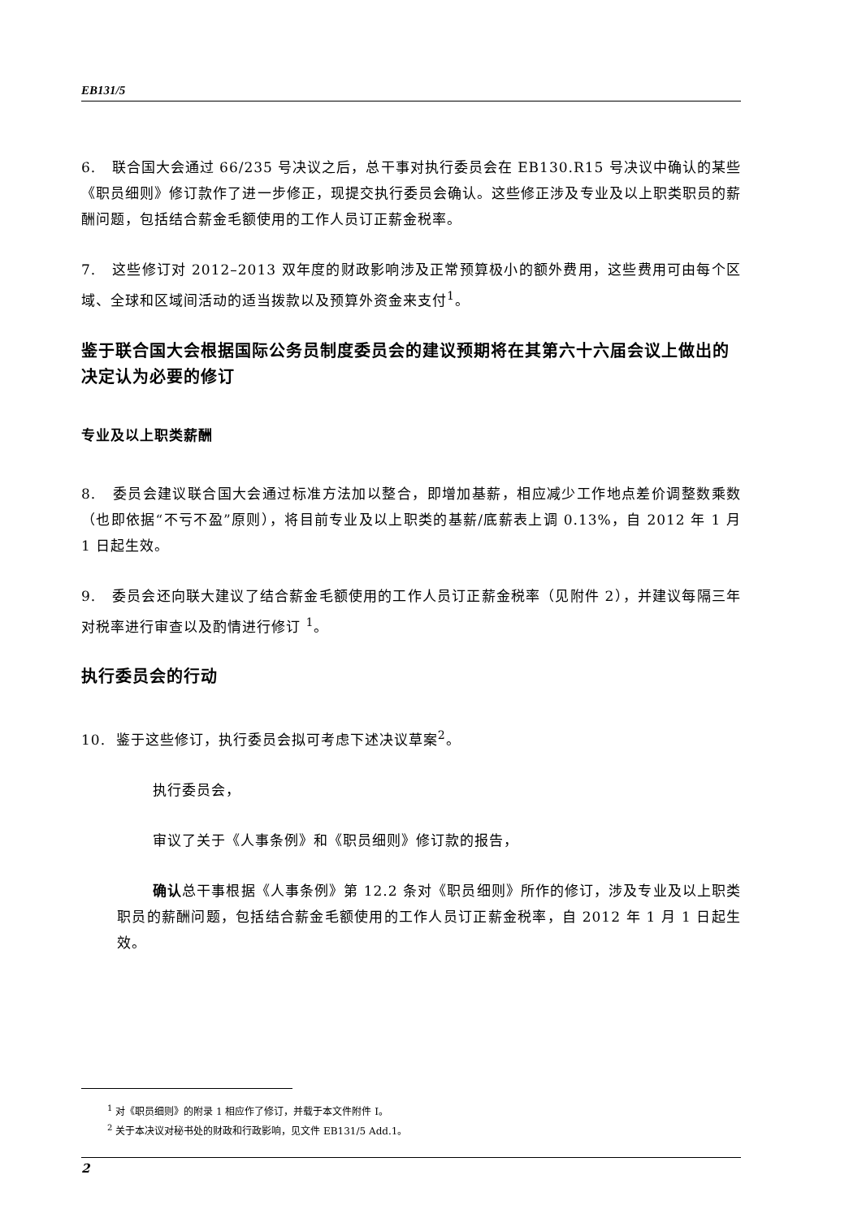EB131/5
6. 联合国大会通过 66/235 号决议之后，总干事对执行委员会在 EB130.R15 号决议中确认的某些《职员细则》修订款作了进一步修正，现提交执行委员会确认。这些修正涉及专业及以上职类职员的薪酬问题，包括结合薪金毛额使用的工作人员订正薪金税率。
7. 这些修订对 2012–2013 双年度的财政影响涉及正常预算极小的额外费用，这些费用可由每个区域、全球和区域间活动的适当拨款以及预算外资金来支付<sup>1</sup>。
鉴于联合国大会根据国际公务员制度委员会的建议预期将在其第六十六届会议上做出的决定认为必要的修订
专业及以上职类薪酬
8. 委员会建议联合国大会通过标准方法加以整合，即增加基薪，相应减少工作地点差价调整数乘数（也即依据“不亏不盈”原则），将目前专业及以上职类的基薪/底薪表上调 0.13%，自 2012 年 1 月 1 日起生效。
9. 委员会还向联大建议了结合薪金毛额使用的工作人员订正薪金税率（见附件 2），并建议每隔三年对税率进行审查以及酌情进行修订 <sup>1</sup>。
执行委员会的行动
10. 鉴于这些修订，执行委员会拟可考虑下述决议草案<sup>2</sup>。
执行委员会，
审议了关于《人事条例》和《职员细则》修订款的报告，
确认总干事根据《人事条例》第 12.2 条对《职员细则》所作的修订，涉及专业及以上职类职员的薪酬问题，包括结合薪金毛额使用的工作人员订正薪金税率，自 2012 年 1 月 1 日起生效。
<sup>1</sup> 对《职员细则》的附录 1 相应作了修订，并载于本文件附件 I。
<sup>2</sup> 关于本决议对秘书处的财政和行政影响，见文件 EB131/5 Add.1。
2